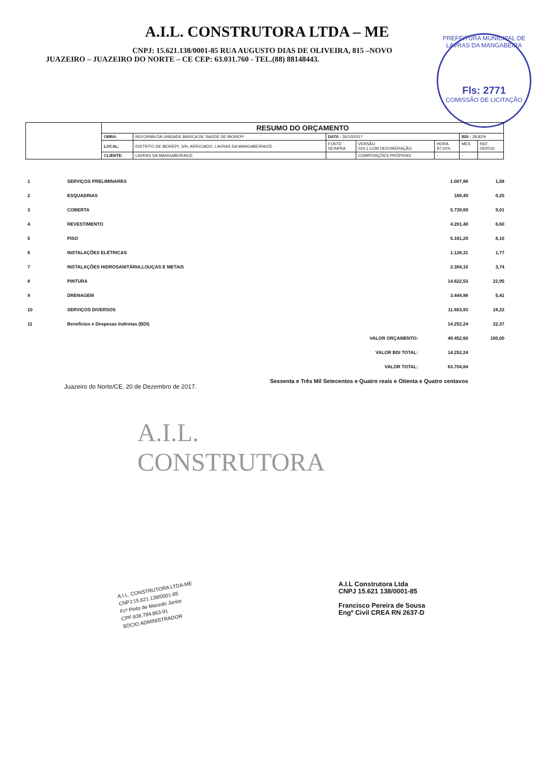A.I.L. CONSTRUTORA LTDA – ME
CNPJ: 15.621.138/0001-85 RUA AUGUSTO DIAS DE OLIVEIRA, 815 –NOVO
JUAZEIRO – JUAZEIRO DO NORTE – CE CEP: 63.031.760 - TEL.(88) 88148443.
PREFEITURA MUNICIPAL DE LAVRAS DA MANGABEIRA
Fls: 2771
COMISSÃO DE LICITAÇÃO
| | RESUMO DO ORÇAMENTO | | | | | | |
| | OBRA: | REFORMA DA UNIDADE BÁSICA DE SAÚDE DE IBOREPI | DATA : 26/10/2017 | | | BDI : 28,82% | |
| | LOCAL: | DISTRITO DE IBOREPI, S/N, ARROJADO, LAVRAS DA MANGABEIRA/CE. | FONTE SEINFRA | VERSÃO 024.1 COM DESONERAÇÃO | HORA 87,01% | MES - | REF. 03/2016 |
| | CLIENTE: | LAVRAS DA MANGABEIRA/CE | | COMPOSIÇÕES PRÓPRIAS | - | - | |
| 1 | SERVIÇOS PRELIMINARES | | 1.007,88 | 1,58 |
| 2 | ESQUADRIAS | | 160,49 | 0,25 |
| 3 | COBERTA | | 5.739,69 | 9,01 |
| 4 | REVESTIMENTO | | 4.201,40 | 6,60 |
| 5 | PISO | | 5.161,29 | 8,10 |
| 6 | INSTALAÇÕES ELÉTRICAS | | 1.126,31 | 1,77 |
| 7 | INSTALAÇÕES HIDROSANITÁRIA,LOUÇAS E METAIS | | 2.384,10 | 3,74 |
| 8 | PINTURA | | 14.622,53 | 22,95 |
| 9 | DRENAGEM | | 3.444,98 | 5,41 |
| 10 | SERVIÇOS DIVERSOS | | 11.603,93 | 18,22 |
| 11 | Benefícios e Despesas Indiretas (BDI) | | 14.252,24 | 22,37 |
| | | VALOR ORÇAMENTO: | 49.452,60 | 100,00 |
| | | VALOR BDI TOTAL: | 14.252,24 | |
| | | VALOR TOTAL: | 63.704,84 | |
| | Sessenta e Três Mil Setecentos e Quatro reais e Oitenta e Quatro centavos | | | |
Juazeiro do Norte/CE, 20 de Dezembro de 2017.
A.I.L.
CONSTRUTORA
A.I.L. CONSTRUTORA LTDA-ME
CNPJ:15.621.138/0001-85
Fcº Pinto de Macedo Junior
CPF:938.784.863-91
SÓCIO ADMINISTRADOR
A.I.L Construtora Ltda
CNPJ 15.621 138/0001-85
Francisco Pereira de Sousa
Engº Civil CREA RN 2637-D